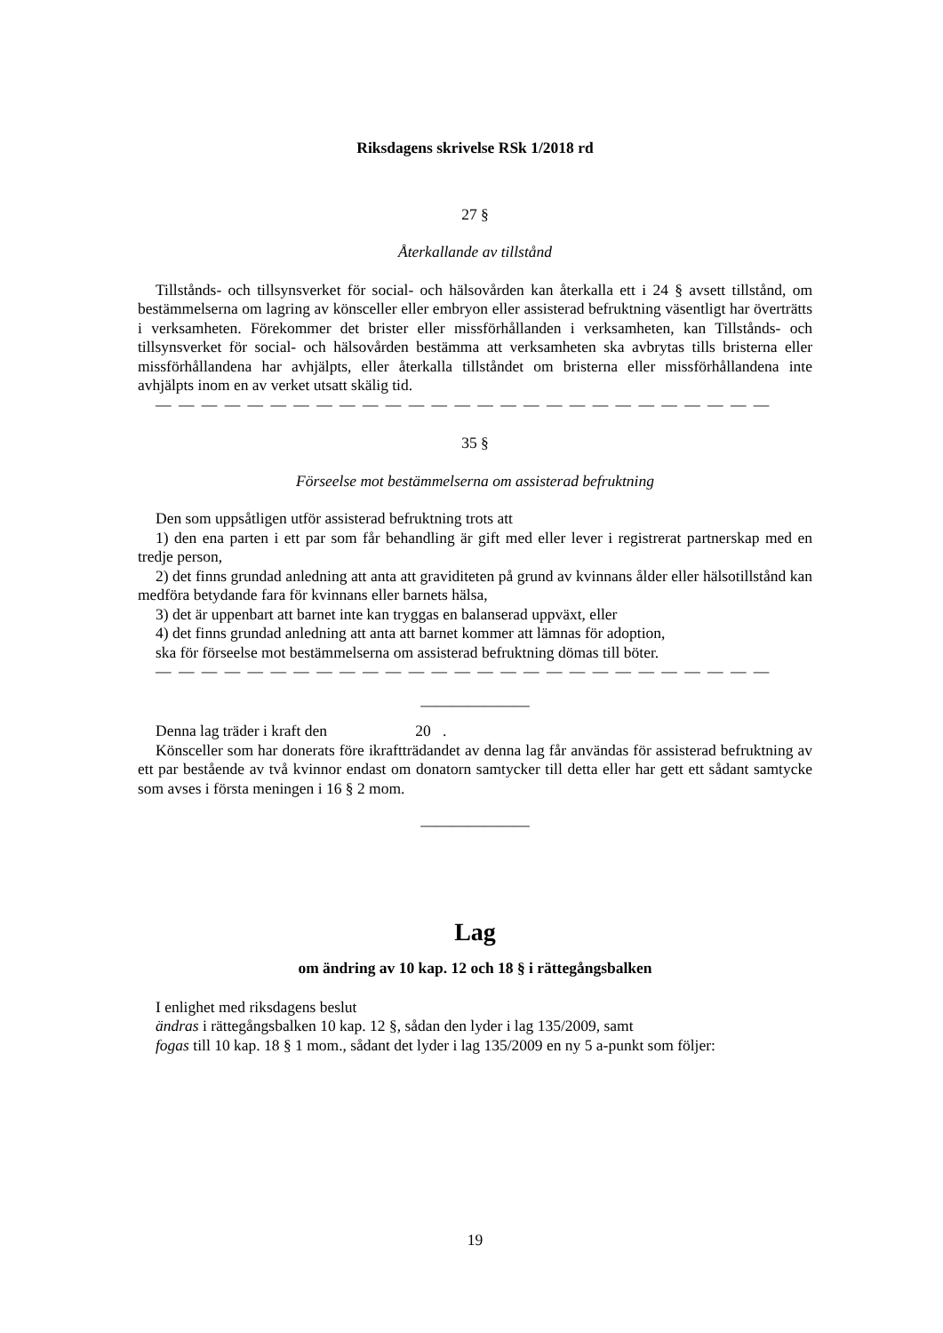Riksdagens skrivelse RSk 1/2018 rd
27 §
Återkallande av tillstånd
Tillstånds- och tillsynsverket för social- och hälsovården kan återkalla ett i 24 § avsett tillstånd, om bestämmelserna om lagring av könsceller eller embryon eller assisterad befruktning väsentligt har överträtts i verksamheten. Förekommer det brister eller missförhållanden i verksamheten, kan Tillstånds- och tillsynsverket för social- och hälsovården bestämma att verksamheten ska avbrytas tills bristerna eller missförhållandena har avhjälpts, eller återkalla tillståndet om bristerna eller missförhållandena inte avhjälpts inom en av verket utsatt skälig tid.
— — — — — — — — — — — — — — — — — — — — — — — — — — —
35 §
Förseelse mot bestämmelserna om assisterad befruktning
Den som uppsåtligen utför assisterad befruktning trots att
1) den ena parten i ett par som får behandling är gift med eller lever i registrerat partnerskap med en tredje person,
2) det finns grundad anledning att anta att graviditeten på grund av kvinnans ålder eller hälsotillstånd kan medföra betydande fara för kvinnans eller barnets hälsa,
3) det är uppenbart att barnet inte kan tryggas en balanserad uppväxt, eller
4) det finns grundad anledning att anta att barnet kommer att lämnas för adoption,
ska för förseelse mot bestämmelserna om assisterad befruktning dömas till böter.
— — — — — — — — — — — — — — — — — — — — — — — — — — —
———————
Denna lag träder i kraft den 20 .
Könsceller som har donerats före ikraftträdandet av denna lag får användas för assisterad befruktning av ett par bestående av två kvinnor endast om donatorn samtycker till detta eller har gett ett sådant samtycke som avses i första meningen i 16 § 2 mom.
———————
Lag
om ändring av 10 kap. 12 och 18 § i rättegångsbalken
I enlighet med riksdagens beslut
ändras i rättegångsbalken 10 kap. 12 §, sådan den lyder i lag 135/2009, samt
fogas till 10 kap. 18 § 1 mom., sådant det lyder i lag 135/2009 en ny 5 a-punkt som följer:
19